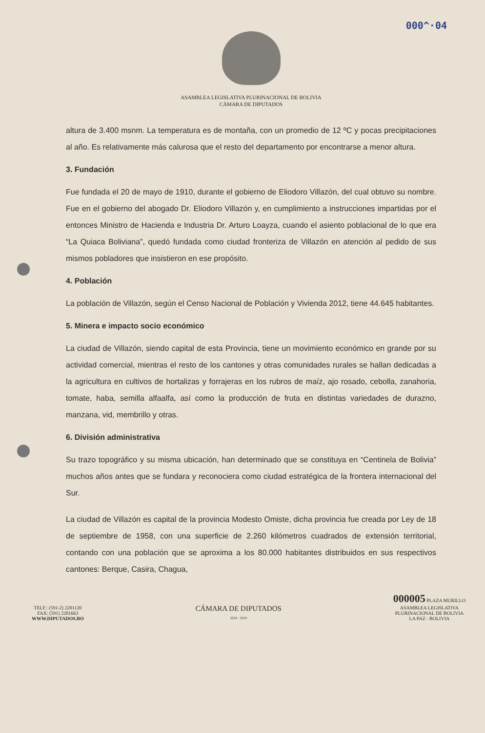000^·04
ASAMBLEA LEGISLATIVA PLURINACIONAL DE BOLIVIA
CÁMARA DE DIPUTADOS
altura de 3.400 msnm. La temperatura es de montaña, con un promedio de 12 ºC y pocas precipitaciones al año. Es relativamente más calurosa que el resto del departamento por encontrarse a menor altura.
3. Fundación
Fue fundada el 20 de mayo de 1910, durante el gobierno de Eliodoro Villazón, del cual obtuvo su nombre. Fue en el gobierno del abogado Dr. Eliodoro Villazón y, en cumplimiento a instrucciones impartidas por el entonces Ministro de Hacienda e Industria Dr. Arturo Loayza, cuando el asiento poblacional de lo que era “La Quiaca Boliviana”, quedó fundada como ciudad fronteriza de Villazón en atención al pedido de sus mismos pobladores que insistieron en ese propósito.
4. Población
La población de Villazón, según el Censo Nacional de Población y Vivienda 2012, tiene 44.645 habitantes.
5. Minera e impacto socio económico
La ciudad de Villazón, siendo capital de esta Provincia, tiene un movimiento económico en grande por su actividad comercial, mientras el resto de los cantones y otras comunidades rurales se hallan dedicadas a la agricultura en cultivos de hortalizas y forrajeras en los rubros de maíz, ajo rosado, cebolla, zanahoria, tomate, haba, semilla alfaalfa, así como la producción de fruta en distintas variedades de durazno, manzana, vid, membrillo y otras.
6. División administrativa
Su trazo topográfico y su misma ubicación, han determinado que se constituya en “Centinela de Bolivia” muchos años antes que se fundara y reconociera como ciudad estratégica de la frontera internacional del Sur.
La ciudad de Villazón es capital de la provincia Modesto Omiste, dicha provincia fue creada por Ley de 18 de septiembre de 1958, con una superficie de 2.260 kilómetros cuadrados de extensión territorial, contando con una población que se aproxima a los 80.000 habitantes distribuidos en sus respectivos cantones: Berque, Casira, Chagua,
TELF.: (591-2) 2201120
FAX: (591) 2201663
WWW.DIPUTADOS.BO
CÁMARA DE DIPUTADOS
2018 - 2019
000005 PLAZA MURILLO
ASAMBLEA LEGISLATIVA
PLURINACIONAL DE BOLIVIA
LA PAZ - BOLIVIA